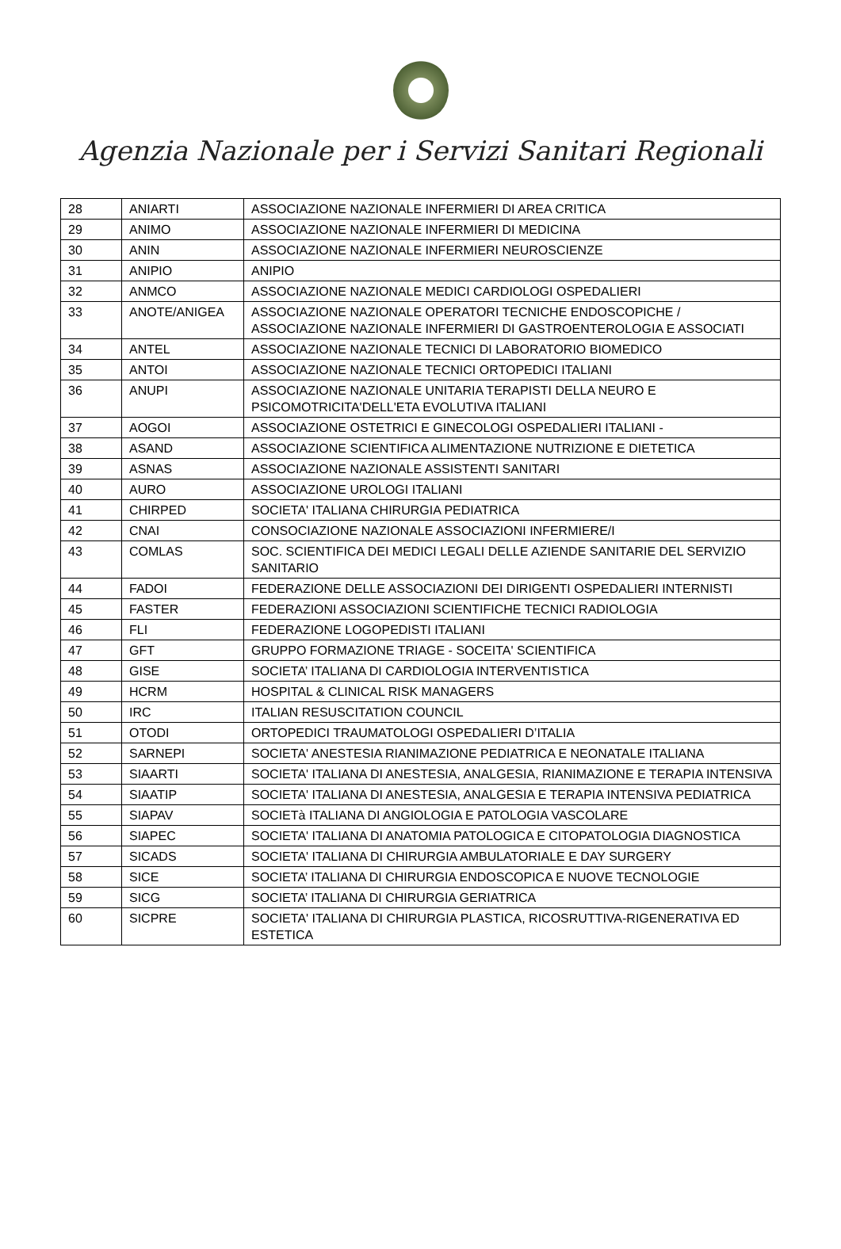Agenzia Nazionale per i Servizi Sanitari Regionali
| 28 | ANIARTI | ASSOCIAZIONE NAZIONALE INFERMIERI DI AREA CRITICA |
| 29 | ANIMO | ASSOCIAZIONE NAZIONALE INFERMIERI DI MEDICINA |
| 30 | ANIN | ASSOCIAZIONE NAZIONALE INFERMIERI NEUROSCIENZE |
| 31 | ANIPIO | ANIPIO |
| 32 | ANMCO | ASSOCIAZIONE NAZIONALE MEDICI CARDIOLOGI OSPEDALIERI |
| 33 | ANOTE/ANIGEA | ASSOCIAZIONE NAZIONALE OPERATORI TECNICHE ENDOSCOPICHE / ASSOCIAZIONE NAZIONALE INFERMIERI DI GASTROENTEROLOGIA E ASSOCIATI |
| 34 | ANTEL | ASSOCIAZIONE NAZIONALE TECNICI DI LABORATORIO BIOMEDICO |
| 35 | ANTOI | ASSOCIAZIONE NAZIONALE TECNICI ORTOPEDICI ITALIANI |
| 36 | ANUPI | ASSOCIAZIONE NAZIONALE UNITARIA TERAPISTI DELLA NEURO E PSICOMOTRICITA'DELL'ETA EVOLUTIVA ITALIANI |
| 37 | AOGOI | ASSOCIAZIONE OSTETRICI E GINECOLOGI OSPEDALIERI ITALIANI - |
| 38 | ASAND | ASSOCIAZIONE SCIENTIFICA ALIMENTAZIONE NUTRIZIONE E DIETETICA |
| 39 | ASNAS | ASSOCIAZIONE NAZIONALE ASSISTENTI SANITARI |
| 40 | AURO | ASSOCIAZIONE UROLOGI ITALIANI |
| 41 | CHIRPED | SOCIETA' ITALIANA CHIRURGIA PEDIATRICA |
| 42 | CNAI | CONSOCIAZIONE NAZIONALE ASSOCIAZIONI INFERMIERE/I |
| 43 | COMLAS | SOC. SCIENTIFICA DEI MEDICI LEGALI DELLE AZIENDE SANITARIE DEL SERVIZIO SANITARIO |
| 44 | FADOI | FEDERAZIONE DELLE ASSOCIAZIONI DEI DIRIGENTI OSPEDALIERI INTERNISTI |
| 45 | FASTER | FEDERAZIONI ASSOCIAZIONI SCIENTIFICHE TECNICI RADIOLOGIA |
| 46 | FLI | FEDERAZIONE LOGOPEDISTI ITALIANI |
| 47 | GFT | GRUPPO FORMAZIONE TRIAGE - SOCEITA' SCIENTIFICA |
| 48 | GISE | SOCIETA’ ITALIANA DI CARDIOLOGIA INTERVENTISTICA |
| 49 | HCRM | HOSPITAL & CLINICAL RISK MANAGERS |
| 50 | IRC | ITALIAN RESUSCITATION COUNCIL |
| 51 | OTODI | ORTOPEDICI TRAUMATOLOGI OSPEDALIERI D’ITALIA |
| 52 | SARNEPI | SOCIETA' ANESTESIA RIANIMAZIONE PEDIATRICA E NEONATALE ITALIANA |
| 53 | SIAARTI | SOCIETA' ITALIANA DI ANESTESIA, ANALGESIA, RIANIMAZIONE E TERAPIA INTENSIVA |
| 54 | SIAATIP | SOCIETA' ITALIANA DI ANESTESIA, ANALGESIA E TERAPIA INTENSIVA PEDIATRICA |
| 55 | SIAPAV | SOCIETà ITALIANA DI ANGIOLOGIA E PATOLOGIA VASCOLARE |
| 56 | SIAPEC | SOCIETA' ITALIANA DI ANATOMIA PATOLOGICA E CITOPATOLOGIA DIAGNOSTICA |
| 57 | SICADS | SOCIETA' ITALIANA DI CHIRURGIA AMBULATORIALE E DAY SURGERY |
| 58 | SICE | SOCIETA’ ITALIANA DI CHIRURGIA ENDOSCOPICA E NUOVE TECNOLOGIE |
| 59 | SICG | SOCIETA’ ITALIANA DI CHIRURGIA GERIATRICA |
| 60 | SICPRE | SOCIETA' ITALIANA DI CHIRURGIA PLASTICA, RICOSRUTTIVA-RIGENERATIVA ED ESTETICA |